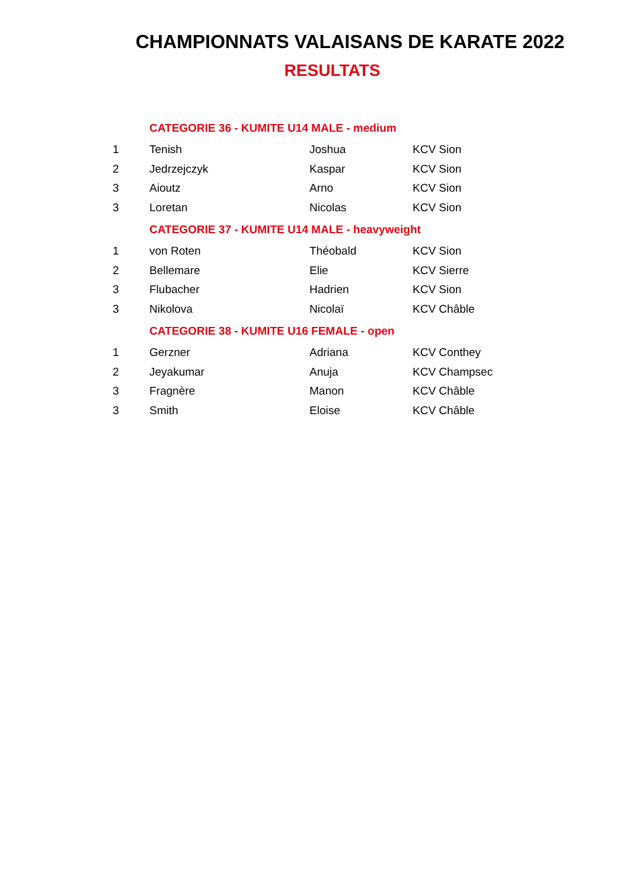CHAMPIONNATS VALAISANS DE KARATE 2022
RESULTATS
| | CATEGORIE 36 - KUMITE U14 MALE - medium | | |
| 1 | Tenish | Joshua | KCV Sion |
| 2 | Jedrzejczyk | Kaspar | KCV Sion |
| 3 | Aioutz | Arno | KCV Sion |
| 3 | Loretan | Nicolas | KCV Sion |
| | CATEGORIE 37 - KUMITE U14 MALE - heavyweight | | |
| 1 | von Roten | Théobald | KCV Sion |
| 2 | Bellemare | Elie | KCV Sierre |
| 3 | Flubacher | Hadrien | KCV Sion |
| 3 | Nikolova | Nicolaï | KCV Châble |
| | CATEGORIE 38 - KUMITE U16 FEMALE - open | | |
| 1 | Gerzner | Adriana | KCV Conthey |
| 2 | Jeyakumar | Anuja | KCV Champsec |
| 3 | Fragnère | Manon | KCV Châble |
| 3 | Smith | Eloise | KCV Châble |